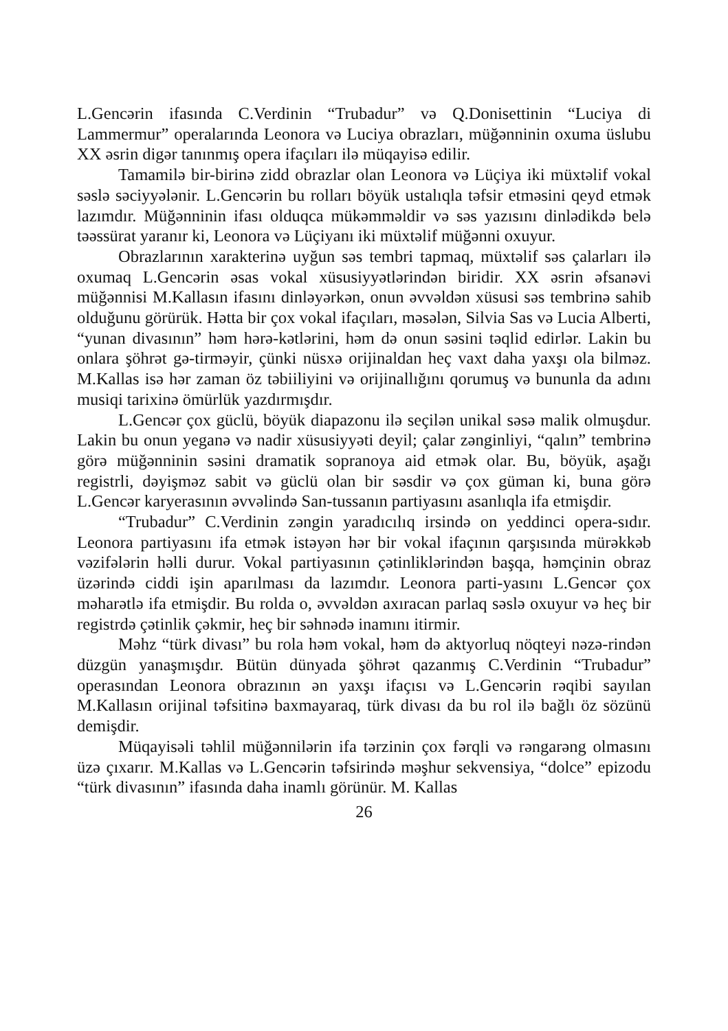L.Gencərin ifasında C.Verdinin “Trubadur” və Q.Donisettinin “Luciya di Lammermur” operalarında Leonora və Luciya obrazları, müğənninin oxuma üslubu XX əsrin digər tanınmış opera ifaçıları ilə müqayisə edilir.
Tamamilə bir-birinə zidd obrazlar olan Leonora və Lüçiya iki müxtəlif vokal səslə səciyyələnir. L.Gencərin bu rolları böyük ustalıqla təfsir etməsini qeyd etmək lazımdır. Müğənninin ifası olduqca mükəmməldir və səs yazısını dinlədikdə belə təəssürat yaranır ki, Leonora və Lüçiyanı iki müxtəlif müğənni oxuyur.
Obrazlarının xarakterinə uyğun səs tembri tapmaq, müxtəlif səs çalarları ilə oxumaq L.Gencərin əsas vokal xüsusiyyətlərindən biridir. XX əsrin əfsanəvi müğənnisi M.Kallasın ifasını dinləyərkən, onun əvvəldən xüsusi səs tembrinə sahib olduğunu görürük. Hətta bir çox vokal ifaçıları, məsələn, Silvia Sas və Lucia Alberti, “yunan divasının” həm hərə-kətlərini, həm də onun səsini təqlid edirlər. Lakin bu onlara şöhrət gə-tirməyir, çünki nüsxə orijinaldan heç vaxt daha yaxşı ola bilməz. M.Kallas isə hər zaman öz təbiiliyini və orijinallığını qorumuş və bununla da adını musiqi tarixinə ömürlük yazdırmışdır.
L.Gencər çox güclü, böyük diapazonu ilə seçilən unikal səsə malik olmuşdur. Lakin bu onun yeganə və nadir xüsusiyyəti deyil; çalar zənginliyi, “qalın” tembrinə görə müğənninin səsini dramatik sopranoya aid etmək olar. Bu, böyük, aşağı registrli, dəyişməz sabit və güclü olan bir səsdir və çox güman ki, buna görə L.Gencər karyerasının əvvəlində San-tussanın partiyasını asanlıqla ifa etmişdir.
“Trubadur” C.Verdinin zəngin yaradıcılıq irsində on yeddinci opera-sıdır. Leonora partiyasını ifa etmək istəyən hər bir vokal ifaçının qarşısında mürəkkəb vəzifələrin həlli durur. Vokal partiyasının çətinliklərindən başqa, həmçinin obraz üzərində ciddi işin aparılması da lazımdır. Leonora parti-yasını L.Gencər çox məharətlə ifa etmişdir. Bu rolda o, əvvəldən axıracan parlaq səslə oxuyur və heç bir registrdə çətinlik çəkmir, heç bir səhnədə inamını itirmir.
Məhz “türk divası” bu rola həm vokal, həm də aktyorluq nöqteyi nəzə-rindən düzgün yanaşmışdır. Bütün dünyada şöhrət qazanmış C.Verdinin “Trubadur” operasından Leonora obrazının ən yaxşı ifaçısı və L.Gencərin rəqibi sayılan M.Kallasın orijinal təfsitinə baxmayaraq, türk divası da bu rol ilə bağlı öz sözünü demişdir.
Müqayisəli təhlil müğənnilərin ifa tərzinin çox fərqli və rəngarəng olmasını üzə çıxarır. M.Kallas və L.Gencərin təfsirində məşhur sekvensiya, “dolce” epizodu “türk divasının” ifasında daha inamlı görünür. M. Kallas
26